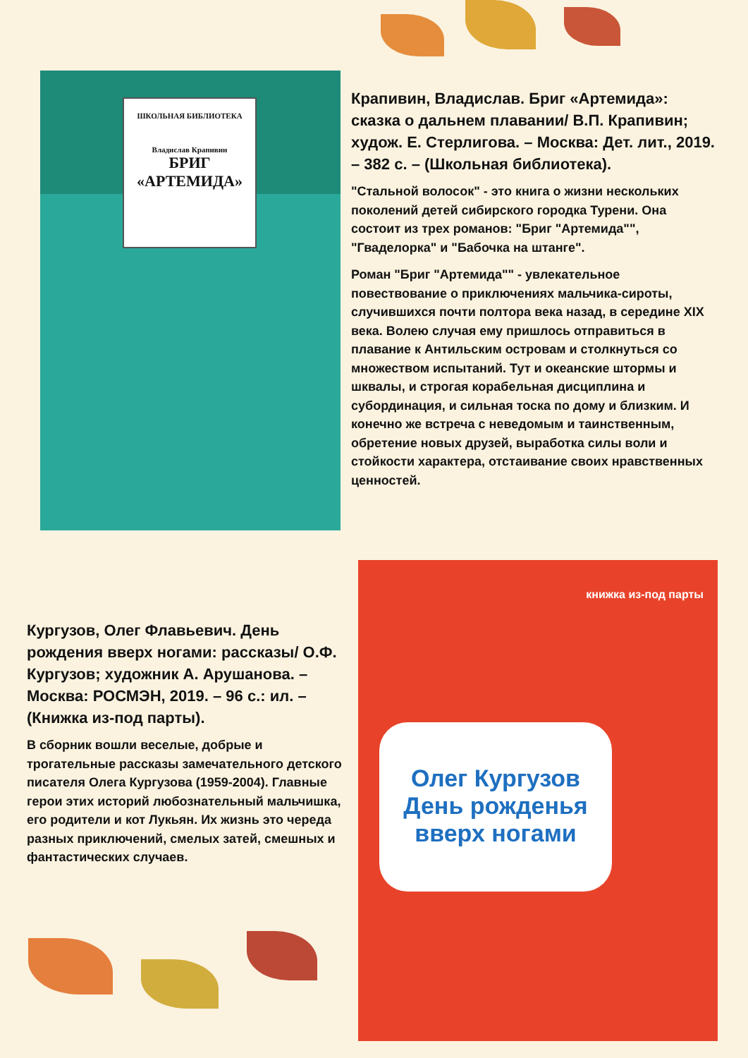ШКОЛЬНАЯ БИБЛИОТЕКА
Владислав Крапивин
БРИГ
«АРТЕМИДА»
Крапивин, Владислав. Бриг «Артемида»: сказка о дальнем плавании/ В.П. Крапивин; худож. Е. Стерлигова. – Москва: Дет. лит., 2019. – 382 с. – (Школьная библиотека).
"Стальной волосок" - это книга о жизни нескольких поколений детей сибирского городка Турени. Она состоит из трех романов: "Бриг "Артемида"", "Гваделорка" и "Бабочка на штанге".
Роман "Бриг "Артемида"" - увлекательное повествование о приключениях мальчика-сироты, случившихся почти полтора века назад, в середине XIX века. Волею случая ему пришлось отправиться в плавание к Антильским островам и столкнуться со множеством испытаний. Тут и океанские штормы и шквалы, и строгая корабельная дисциплина и субординация, и сильная тоска по дому и близким. И конечно же встреча с неведомым и таинственным, обретение новых друзей, выработка силы воли и стойкости характера, отстаивание своих нравственных ценностей.
Олег Кургузов
День рожденья вверх ногами
книжка из-под парты
Кургузов, Олег Флавьевич. День рождения вверх ногами: рассказы/ О.Ф. Кургузов; художник А. Арушанова. – Москва: РОСМЭН, 2019. – 96 с.: ил. – (Книжка из-под парты).
В сборник вошли веселые, добрые и трогательные рассказы замечательного детского писателя Олега Кургузова (1959-2004). Главные герои этих историй любознательный мальчишка, его родители и кот Лукьян. Их жизнь это череда разных приключений, смелых затей, смешных и фантастических случаев.